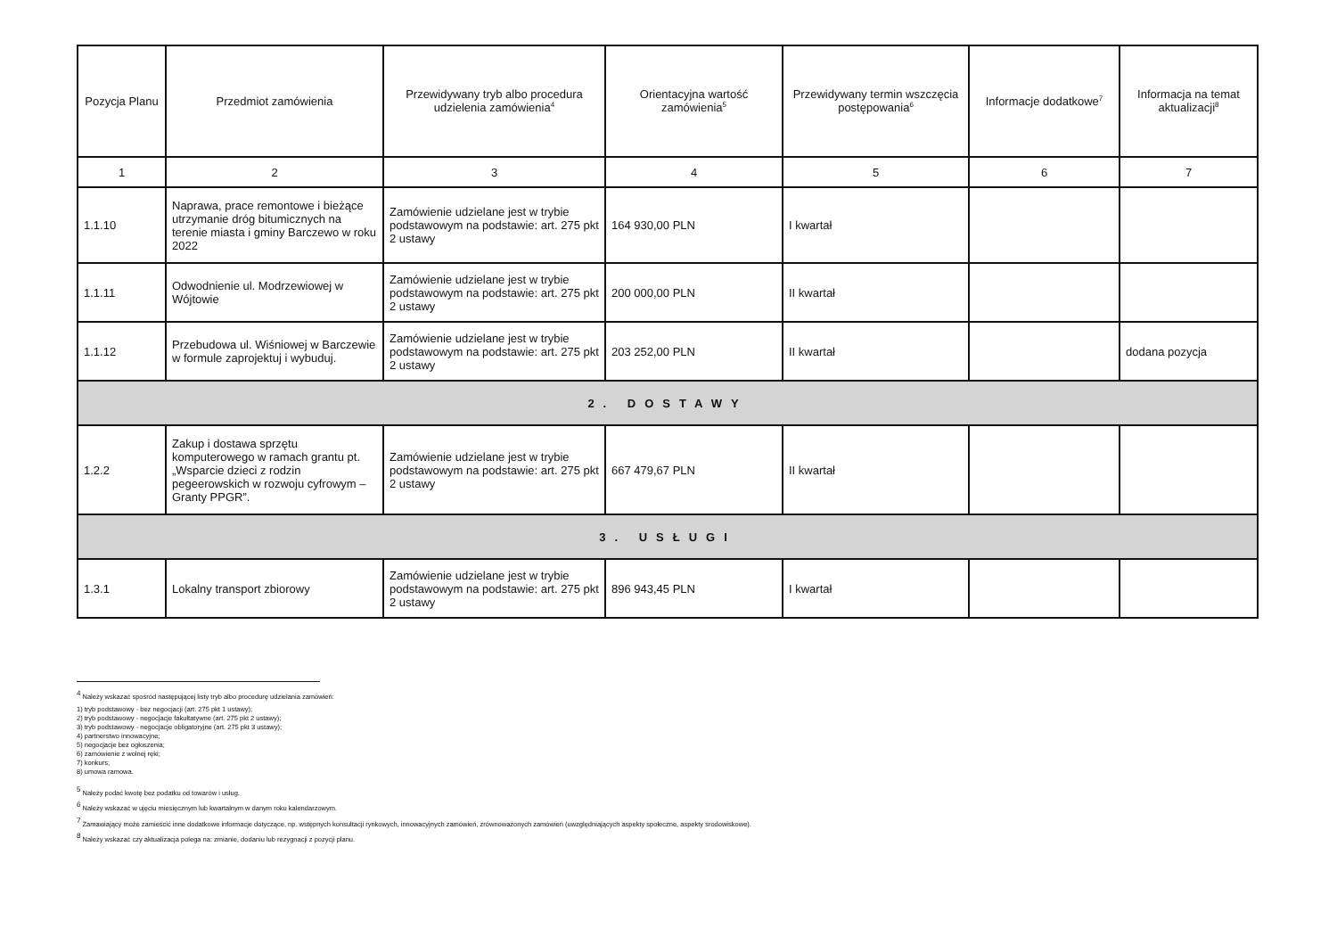| Pozycja Planu | Przedmiot zamówienia | Przewidywany tryb albo procedura udzielenia zamówienia<sup>4</sup> | Orientacyjna wartość zamówienia<sup>5</sup> | Przewidywany termin wszczęcia postępowania<sup>6</sup> | Informacje dodatkowe<sup>7</sup> | Informacja na temat aktualizacji<sup>8</sup> |
| --- | --- | --- | --- | --- | --- | --- |
| 1 | 2 | 3 | 4 | 5 | 6 | 7 |
| 1.1.10 | Naprawa, prace remontowe i bieżące utrzymanie dróg bitumicznych na terenie miasta i gminy Barczewo w roku 2022 | Zamówienie udzielane jest w trybie podstawowym na podstawie: art. 275 pkt 2 ustawy | 164 930,00 PLN | I kwartał | | |
| 1.1.11 | Odwodnienie ul. Modrzewiowej w Wójtowie | Zamówienie udzielane jest w trybie podstawowym na podstawie: art. 275 pkt 2 ustawy | 200 000,00 PLN | II kwartał | | |
| 1.1.12 | Przebudowa ul. Wiśniowej w Barczewie w formule zaprojektuj i wybuduj. | Zamówienie udzielane jest w trybie podstawowym na podstawie: art. 275 pkt 2 ustawy | 203 252,00 PLN | II kwartał | | dodana pozycja |
| 2. DOSTAWY | | | | | | |
| 1.2.2 | Zakup i dostawa sprzętu komputerowego w ramach grantu pt. „Wsparcie dzieci z rodzin pegeerowskich w rozwoju cyfrowym – Granty PPGR”. | Zamówienie udzielane jest w trybie podstawowym na podstawie: art. 275 pkt 2 ustawy | 667 479,67 PLN | II kwartał | | |
| 3. USŁUGI | | | | | | |
| 1.3.1 | Lokalny transport zbiorowy | Zamówienie udzielane jest w trybie podstawowym na podstawie: art. 275 pkt 2 ustawy | 896 943,45 PLN | I kwartał | | |
<sup>4</sup> Należy wskazać spośród następującej listy tryb albo procedurę udzielania zamówień:
1) tryb podstawowy - bez negocjacji (art. 275 pkt 1 ustawy);
2) tryb podstawowy - negocjacje fakultatywne (art. 275 pkt 2 ustawy);
3) tryb podstawowy - negocjacje obligatoryjne (art. 275 pkt 3 ustawy);
4) partnerstwo innowacyjne;
5) negocjacje bez ogłoszenia;
6) zamówienie z wolnej ręki;
7) konkurs;
8) umowa ramowa.
<sup>5</sup> Należy podać kwotę bez podatku od towarów i usług.
<sup>6</sup> Należy wskazać w ujęciu miesięcznym lub kwartalnym w danym roku kalendarzowym.
<sup>7</sup> Zamawiający może zamieścić inne dodatkowe informacje dotyczące, np. wstępnych konsultacji rynkowych, innowacyjnych zamówień, zrównoważonych zamówień (uwzględniających aspekty społeczne, aspekty środowiskowe).
<sup>8</sup> Należy wskazać czy aktualizacja polega na: zmianie, dodaniu lub rezygnacji z pozycji planu.